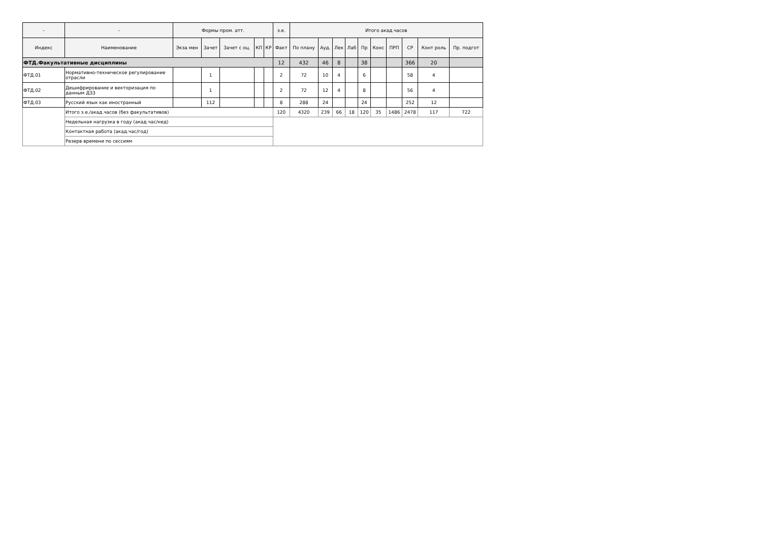| - | - | Формы пром. атт. | | | | | з.е. | Итого акад.часов | | | | | | | | | |
| --- | --- | --- | --- | --- | --- | --- | --- | --- | --- | --- | --- | --- | --- | --- | --- | --- | --- |
| Индекс | Наименование | Экза мен | Зачет | Зачет с оц. | КП | КР | Факт | По плану | Ауд. | Лек | Лаб | Пр | Конс | ПРП | СР | Конт роль | Пр. подгот |
| ФТД.Факультативные дисциплины | | | | | | | 12 | 432 | 46 | 8 | | 38 | | | 366 | 20 | |
| ФТД.01 | Нормативно-техническое регулирование отрасли | | 1 | | | | 2 | 72 | 10 | 4 | | 6 | | | 58 | 4 | |
| ФТД.02 | Дешифрирование и векторизация по данным ДЗЗ | | 1 | | | | 2 | 72 | 12 | 4 | | 8 | | | 56 | 4 | |
| ФТД.03 | Русский язык как иностранный | | 112 | | | | 8 | 288 | 24 | | | 24 | | | 252 | 12 | |
| | Итого з.е./акад.часов (без факультативов) | | | | | | 120 | 4320 | 239 | 66 | 18 | 120 | 35 | 1486 | 2478 | 117 | 722 |
| | Недельная нагрузка в году (акад.час/нед) | | | | | | | | | | | | | | | | |
| | Контактная работа (акад.час/год) | | | | | | | | | | | | | | | | |
| | Резерв времени по сессиям | | | | | | | | | | | | | | | | |